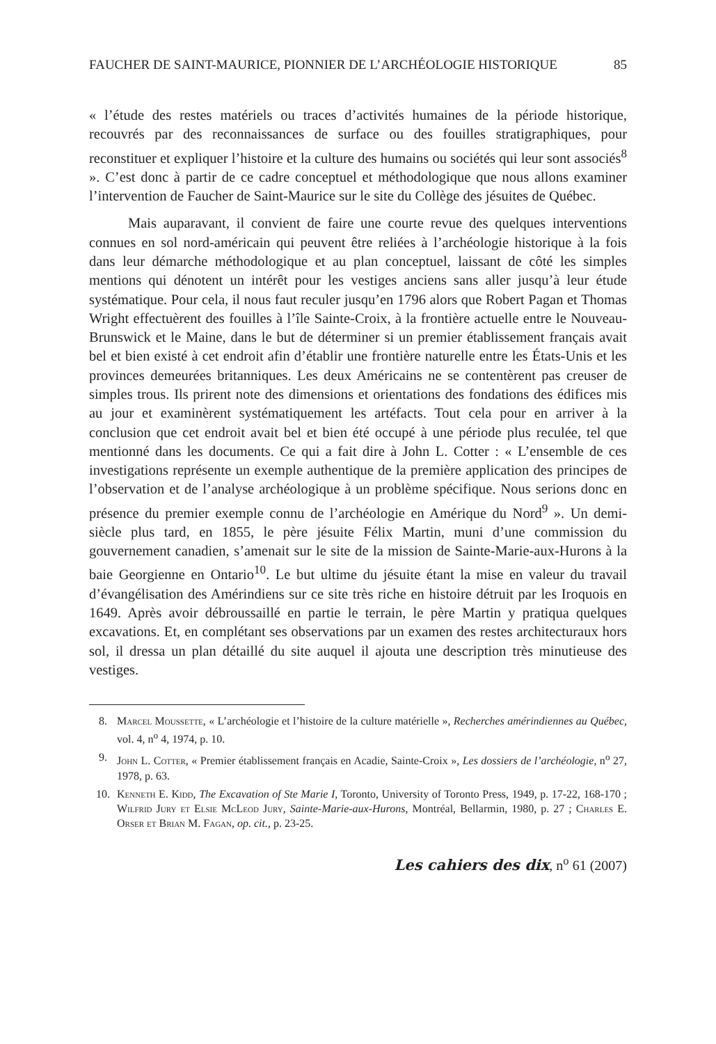FAUCHER DE SAINT-MAURICE, PIONNIER DE L’ARCHÉOLOGIE HISTORIQUE 85
« l’étude des restes matériels ou traces d’activités humaines de la période historique, recouvrés par des reconnaissances de surface ou des fouilles stratigraphiques, pour reconstituer et expliquer l’histoire et la culture des humains ou sociétés qui leur sont associés<sup>8</sup> ». C’est donc à partir de ce cadre conceptuel et méthodologique que nous allons examiner l’intervention de Faucher de Saint-Maurice sur le site du Collège des jésuites de Québec.
Mais auparavant, il convient de faire une courte revue des quelques interventions connues en sol nord-américain qui peuvent être reliées à l’archéologie historique à la fois dans leur démarche méthodologique et au plan conceptuel, laissant de côté les simples mentions qui dénotent un intérêt pour les vestiges anciens sans aller jusqu’à leur étude systématique. Pour cela, il nous faut reculer jusqu’en 1796 alors que Robert Pagan et Thomas Wright effectuèrent des fouilles à l’île Sainte-Croix, à la frontière actuelle entre le Nouveau-Brunswick et le Maine, dans le but de déterminer si un premier établissement français avait bel et bien existé à cet endroit afin d’établir une frontière naturelle entre les États-Unis et les provinces demeurées britanniques. Les deux Américains ne se contentèrent pas creuser de simples trous. Ils prirent note des dimensions et orientations des fondations des édifices mis au jour et examinèrent systématiquement les artéfacts. Tout cela pour en arriver à la conclusion que cet endroit avait bel et bien été occupé à une période plus reculée, tel que mentionné dans les documents. Ce qui a fait dire à John L. Cotter : « L’ensemble de ces investigations représente un exemple authentique de la première application des principes de l’observation et de l’analyse archéologique à un problème spécifique. Nous serions donc en présence du premier exemple connu de l’archéologie en Amérique du Nord<sup>9</sup> ». Un demi-siècle plus tard, en 1855, le père jésuite Félix Martin, muni d’une commission du gouvernement canadien, s’amenait sur le site de la mission de Sainte-Marie-aux-Hurons à la baie Georgienne en Ontario<sup>10</sup>. Le but ultime du jésuite étant la mise en valeur du travail d’évangélisation des Amérindiens sur ce site très riche en histoire détruit par les Iroquois en 1649. Après avoir débroussaillé en partie le terrain, le père Martin y pratiqua quelques excavations. Et, en complétant ses observations par un examen des restes architecturaux hors sol, il dressa un plan détaillé du site auquel il ajouta une description très minutieuse des vestiges.
8. Marcel Moussette, « L’archéologie et l’histoire de la culture matérielle », Recherches amérindiennes au Québec, vol. 4, n<sup>o</sup> 4, 1974, p. 10.
9. John L. Cotter, « Premier établissement français en Acadie, Sainte-Croix », Les dossiers de l’archéologie, n<sup>o</sup> 27, 1978, p. 63.
10. Kenneth E. Kidd, The Excavation of Ste Marie I, Toronto, University of Toronto Press, 1949, p. 17-22, 168-170 ; Wilfrid Jury et Elsie McLeod Jury, Sainte-Marie-aux-Hurons, Montréal, Bellarmin, 1980, p. 27 ; Charles E. Orser et Brian M. Fagan, op. cit., p. 23-25.
Les cahiers des dix, n<sup>o</sup> 61 (2007)